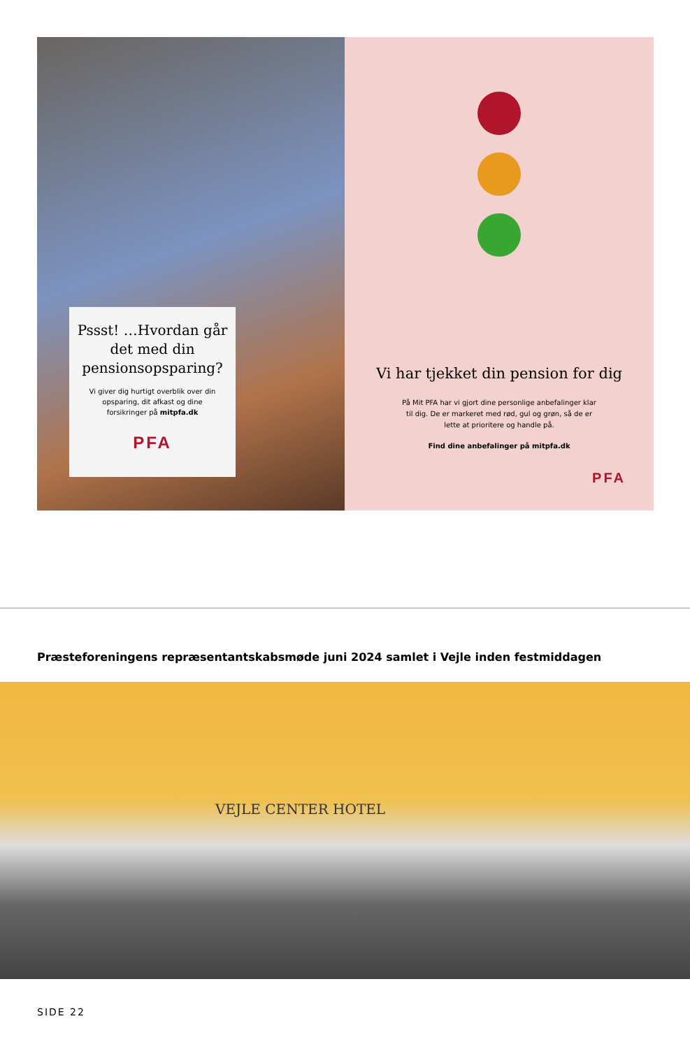Pssst! …Hvordan går det med din pensionsopsparing?
Vi giver dig hurtigt overblik over din opsparing, dit afkast og dine forsikringer på mitpfa.dk
PFA
Vi har tjekket din pension for dig
På Mit PFA har vi gjort dine personlige anbefalinger klar til dig. De er markeret med rød, gul og grøn, så de er lette at prioritere og handle på.
Find dine anbefalinger på mitpfa.dk
PFA
Præsteforeningens repræsentantskabsmøde juni 2024 samlet i Vejle inden festmiddagen
VEJLE CENTER HOTEL
SIDE 22